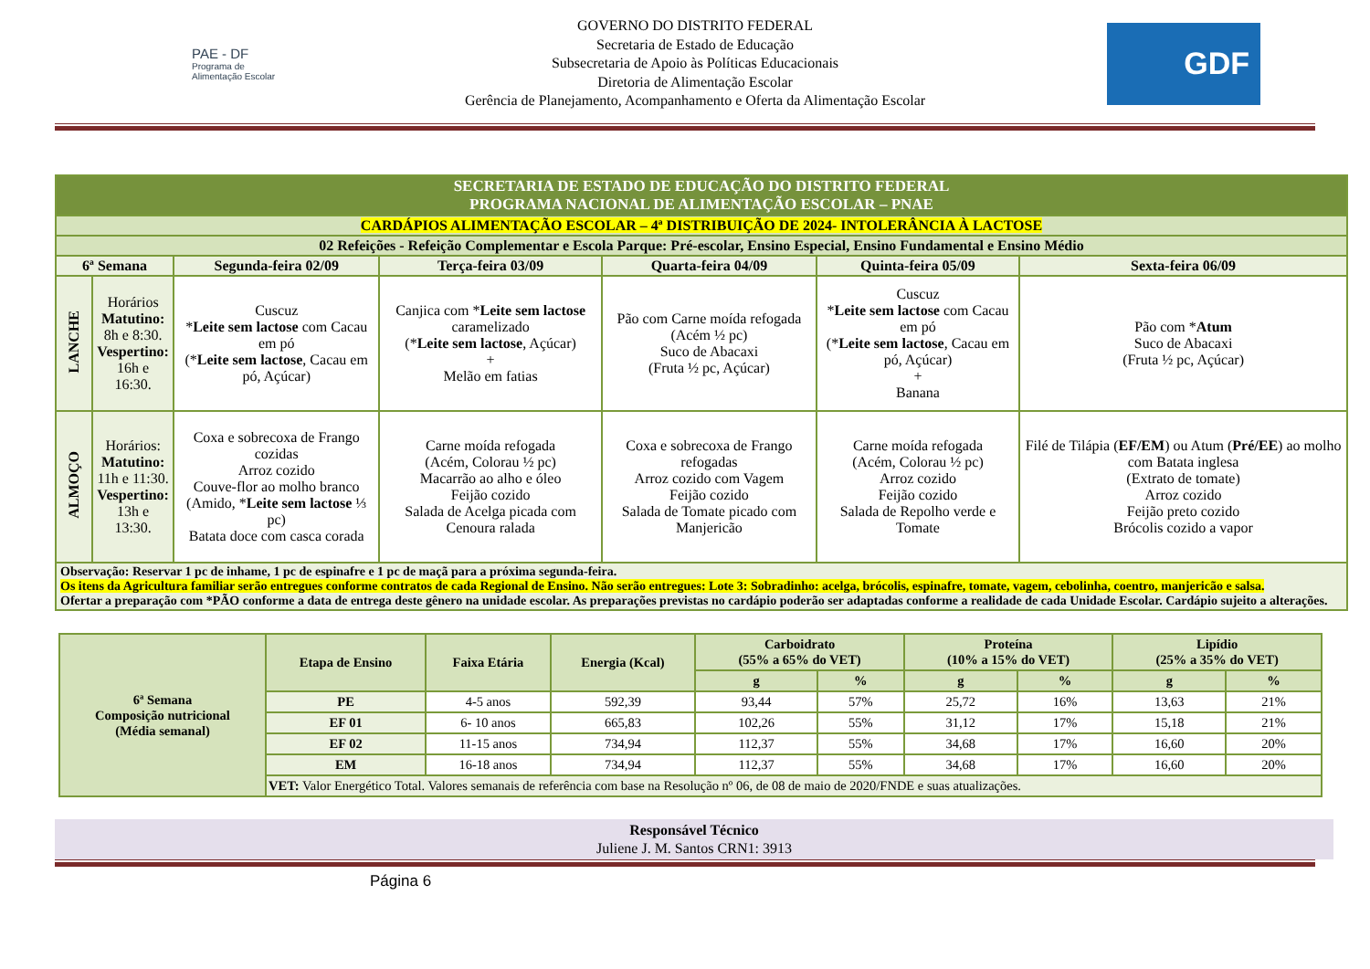PAE - DF
Programa de Alimentação Escolar
GOVERNO DO DISTRITO FEDERAL
Secretaria de Estado de Educação
Subsecretaria de Apoio às Políticas Educacionais
Diretoria de Alimentação Escolar
Gerência de Planejamento, Acompanhamento e Oferta da Alimentação Escolar
GDF
| SECRETARIA DE ESTADO DE EDUCAÇÃO DO DISTRITO FEDERAL PROGRAMA NACIONAL DE ALIMENTAÇÃO ESCOLAR – PNAE | | | | | | |
| CARDÁPIOS ALIMENTAÇÃO ESCOLAR – 4ª DISTRIBUIÇÃO DE 2024- INTOLERÂNCIA À LACTOSE | | | | | | |
| 02 Refeições - Refeição Complementar e Escola Parque: Pré-escolar, Ensino Especial, Ensino Fundamental e Ensino Médio | | | | | | |
| 6ª Semana | | Segunda-feira 02/09 | Terça-feira 03/09 | Quarta-feira 04/09 | Quinta-feira 05/09 | Sexta-feira 06/09 |
| LANCHE | Horários Matutino: 8h e 8:30. Vespertino: 16h e 16:30. | Cuscuz * Leite sem lactose com Cacau em pó (* Leite sem lactose , Cacau em pó, Açúcar) | Canjica com * Leite sem lactose caramelizado (* Leite sem lactose , Açúcar) + Melão em fatias | Pão com Carne moída refogada (Acém ½ pc) Suco de Abacaxi (Fruta ½ pc, Açúcar) | Cuscuz * Leite sem lactose com Cacau em pó (* Leite sem lactose , Cacau em pó, Açúcar) + Banana | Pão com * Atum Suco de Abacaxi (Fruta ½ pc, Açúcar) |
| ALMOÇO | Horários: Matutino: 11h e 11:30. Vespertino: 13h e 13:30. | Coxa e sobrecoxa de Frango cozidas Arroz cozido Couve-flor ao molho branco (Amido, * Leite sem lactose ⅓ pc) Batata doce com casca corada | Carne moída refogada (Acém, Colorau ½ pc) Macarrão ao alho e óleo Feijão cozido Salada de Acelga picada com Cenoura ralada | Coxa e sobrecoxa de Frango refogadas Arroz cozido com Vagem Feijão cozido Salada de Tomate picado com Manjericão | Carne moída refogada (Acém, Colorau ½ pc) Arroz cozido Feijão cozido Salada de Repolho verde e Tomate | Filé de Tilápia ( EF/EM ) ou Atum ( Pré/EE ) ao molho com Batata inglesa (Extrato de tomate) Arroz cozido Feijão preto cozido Brócolis cozido a vapor |
| Observação: Reservar 1 pc de inhame, 1 pc de espinafre e 1 pc de maçã para a próxima segunda-feira. Os itens da Agricultura familiar serão entregues conforme contratos de cada Regional de Ensino. Não serão entregues: Lote 3: Sobradinho: acelga, brócolis, espinafre, tomate, vagem, cebolinha, coentro, manjericão e salsa. Ofertar a preparação com *PÃO conforme a data de entrega deste gênero na unidade escolar. As preparações previstas no cardápio poderão ser adaptadas conforme a realidade de cada Unidade Escolar. Cardápio sujeito a alterações. | | | | | | |
| 6ª Semana Composição nutricional (Média semanal) | Etapa de Ensino | Faixa Etária | Energia (Kcal) | Carboidrato (55% a 65% do VET) | | Proteína (10% a 15% do VET) | | Lipídio (25% a 35% do VET) | |
| --- | --- | --- | --- | --- | --- | --- | --- | --- | --- |
| | | | | g | % | g | % | g | % |
| | PE | 4-5 anos | 592,39 | 93,44 | 57% | 25,72 | 16% | 13,63 | 21% |
| | EF 01 | 6- 10 anos | 665,83 | 102,26 | 55% | 31,12 | 17% | 15,18 | 21% |
| | EF 02 | 11-15 anos | 734,94 | 112,37 | 55% | 34,68 | 17% | 16,60 | 20% |
| | EM | 16-18 anos | 734,94 | 112,37 | 55% | 34,68 | 17% | 16,60 | 20% |
| | VET: Valor Energético Total. Valores semanais de referência com base na Resolução nº 06, de 08 de maio de 2020/FNDE e suas atualizações. | | | | | | | | |
Responsável Técnico
Juliene J. M. Santos CRN1: 3913
Página 6